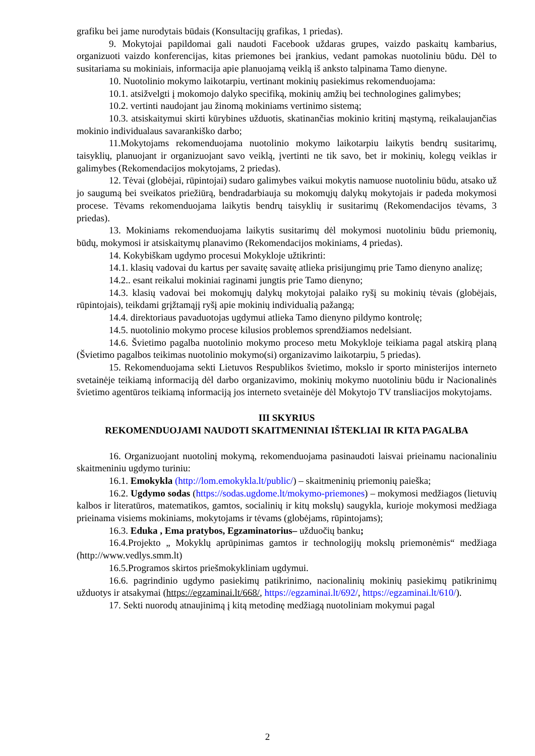grafiku bei jame nurodytais būdais (Konsultacijų grafikas, 1 priedas).
9. Mokytojai papildomai gali naudoti Facebook uždaras grupes, vaizdo paskaitų kambarius, organizuoti vaizdo konferencijas, kitas priemones bei įrankius, vedant pamokas nuotoliniu būdu. Dėl to susitariama su mokiniais, informacija apie planuojamą veiklą iš anksto talpinama Tamo dienyne.
10. Nuotolinio mokymo laikotarpiu, vertinant mokinių pasiekimus rekomenduojama:
10.1. atsižvelgti į mokomojo dalyko specifiką, mokinių amžių bei technologines galimybes;
10.2. vertinti naudojant jau žinomą mokiniams vertinimo sistemą;
10.3. atsiskaitymui skirti kūrybines užduotis, skatinančias mokinio kritinį mąstymą, reikalaujančias mokinio individualaus savarankiško darbo;
11.Mokytojams rekomenduojama nuotolinio mokymo laikotarpiu laikytis bendrų susitarimų, taisyklių, planuojant ir organizuojant savo veiklą, įvertinti ne tik savo, bet ir mokinių, kolegų veiklas ir galimybes (Rekomendacijos mokytojams, 2 priedas).
12. Tėvai (globėjai, rūpintojai) sudaro galimybes vaikui mokytis namuose nuotoliniu būdu, atsako už jo saugumą bei sveikatos priežiūrą, bendradarbiauja su mokomųjų dalykų mokytojais ir padeda mokymosi procese. Tėvams rekomenduojama laikytis bendrų taisyklių ir susitarimų (Rekomendacijos tėvams, 3 priedas).
13. Mokiniams rekomenduojama laikytis susitarimų dėl mokymosi nuotoliniu būdu priemonių, būdų, mokymosi ir atsiskaitymų planavimo (Rekomendacijos mokiniams, 4 priedas).
14. Kokybiškam ugdymo procesui Mokykloje užtikrinti:
14.1. klasių vadovai du kartus per savaitę savaitę atlieka prisijungimų prie Tamo dienyno analizę;
14.2.. esant reikalui mokiniai raginami jungtis prie Tamo dienyno;
14.3. klasių vadovai bei mokomųjų dalykų mokytojai palaiko ryšį su mokinių tėvais (globėjais, rūpintojais), teikdami grįžtamąjį ryšį apie mokinių individualią pažangą;
14.4. direktoriaus pavaduotojas ugdymui atlieka Tamo dienyno pildymo kontrolę;
14.5. nuotolinio mokymo procese kilusios problemos sprendžiamos nedelsiant.
14.6. Švietimo pagalba nuotolinio mokymo proceso metu Mokykloje teikiama pagal atskirą planą (Švietimo pagalbos teikimas nuotolinio mokymo(si) organizavimo laikotarpiu, 5 priedas).
15. Rekomenduojama sekti Lietuvos Respublikos švietimo, mokslo ir sporto ministerijos interneto svetainėje teikiamą informaciją dėl darbo organizavimo, mokinių mokymo nuotoliniu būdu ir Nacionalinės švietimo agentūros teikiamą informaciją jos interneto svetainėje dėl Mokytojo TV transliacijos mokytojams.
III SKYRIUS
REKOMENDUOJAMI NAUDOTI SKAITMENINIAI IŠTEKLIAI IR KITA PAGALBA
16. Organizuojant nuotolinį mokymą, rekomenduojama pasinaudoti laisvai prieinamu nacionaliniu skaitmeniniu ugdymo turiniu:
16.1. Emokykla (http://lom.emokykla.lt/public/) – skaitmeninių priemonių paieška;
16.2. Ugdymo sodas (https://sodas.ugdome.lt/mokymo-priemones) – mokymosi medžiagos (lietuvių kalbos ir literatūros, matematikos, gamtos, socialinių ir kitų mokslų) saugykla, kurioje mokymosi medžiaga prieinama visiems mokiniams, mokytojams ir tėvams (globėjams, rūpintojams);
16.3. Eduka , Ema pratybos, Egzaminatorius– užduočių banku;
16.4.Projekto „ Mokyklų aprūpinimas gamtos ir technologijų mokslų priemonėmis“ medžiaga (http://www.vedlys.smm.lt)
16.5.Programos skirtos priešmokykliniam ugdymui.
16.6. pagrindinio ugdymo pasiekimų patikrinimo, nacionalinių mokinių pasiekimų patikrinimų užduotys ir atsakymai (https://egzaminai.lt/668/, https://egzaminai.lt/692/, https://egzaminai.lt/610/).
17. Sekti nuorodų atnaujinimą į kitą metodinę medžiagą nuotoliniam mokymui pagal
2